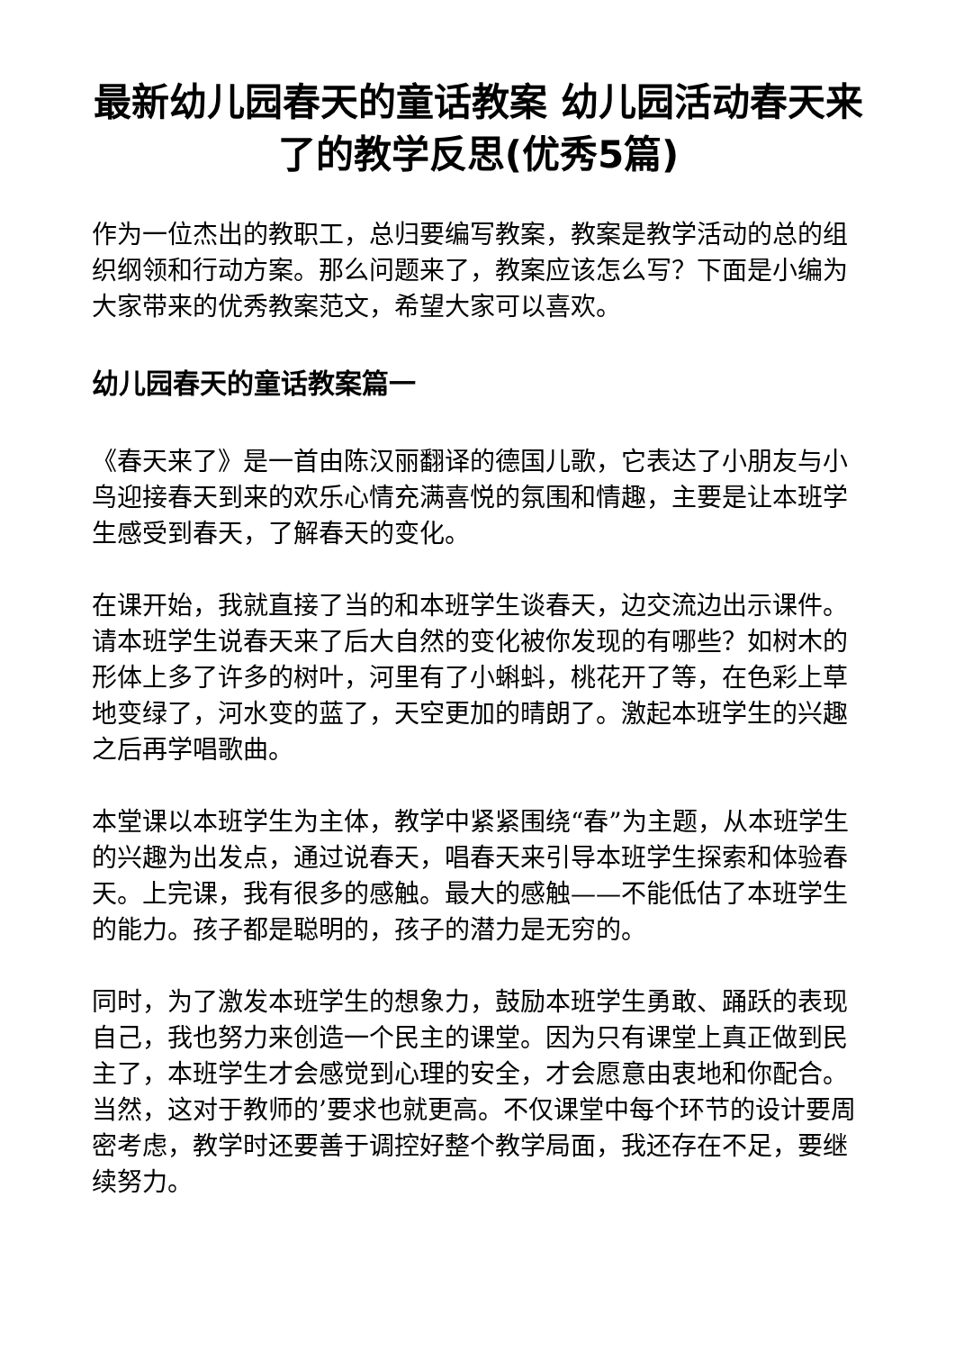最新幼儿园春天的童话教案 幼儿园活动春天来了的教学反思(优秀5篇)
作为一位杰出的教职工，总归要编写教案，教案是教学活动的总的组织纲领和行动方案。那么问题来了，教案应该怎么写？下面是小编为大家带来的优秀教案范文，希望大家可以喜欢。
幼儿园春天的童话教案篇一
《春天来了》是一首由陈汉丽翻译的德国儿歌，它表达了小朋友与小鸟迎接春天到来的欢乐心情充满喜悦的氛围和情趣，主要是让本班学生感受到春天，了解春天的变化。
在课开始，我就直接了当的和本班学生谈春天，边交流边出示课件。请本班学生说春天来了后大自然的变化被你发现的有哪些？如树木的形体上多了许多的树叶，河里有了小蝌蚪，桃花开了等，在色彩上草地变绿了，河水变的蓝了，天空更加的晴朗了。激起本班学生的兴趣之后再学唱歌曲。
本堂课以本班学生为主体，教学中紧紧围绕“春”为主题，从本班学生的兴趣为出发点，通过说春天，唱春天来引导本班学生探索和体验春天。上完课，我有很多的感触。最大的感触——不能低估了本班学生的能力。孩子都是聪明的，孩子的潜力是无穷的。
同时，为了激发本班学生的想象力，鼓励本班学生勇敢、踊跃的表现自己，我也努力来创造一个民主的课堂。因为只有课堂上真正做到民主了，本班学生才会感觉到心理的安全，才会愿意由衷地和你配合。当然，这对于教师的’要求也就更高。不仅课堂中每个环节的设计要周密考虑，教学时还要善于调控好整个教学局面，我还存在不足，要继续努力。